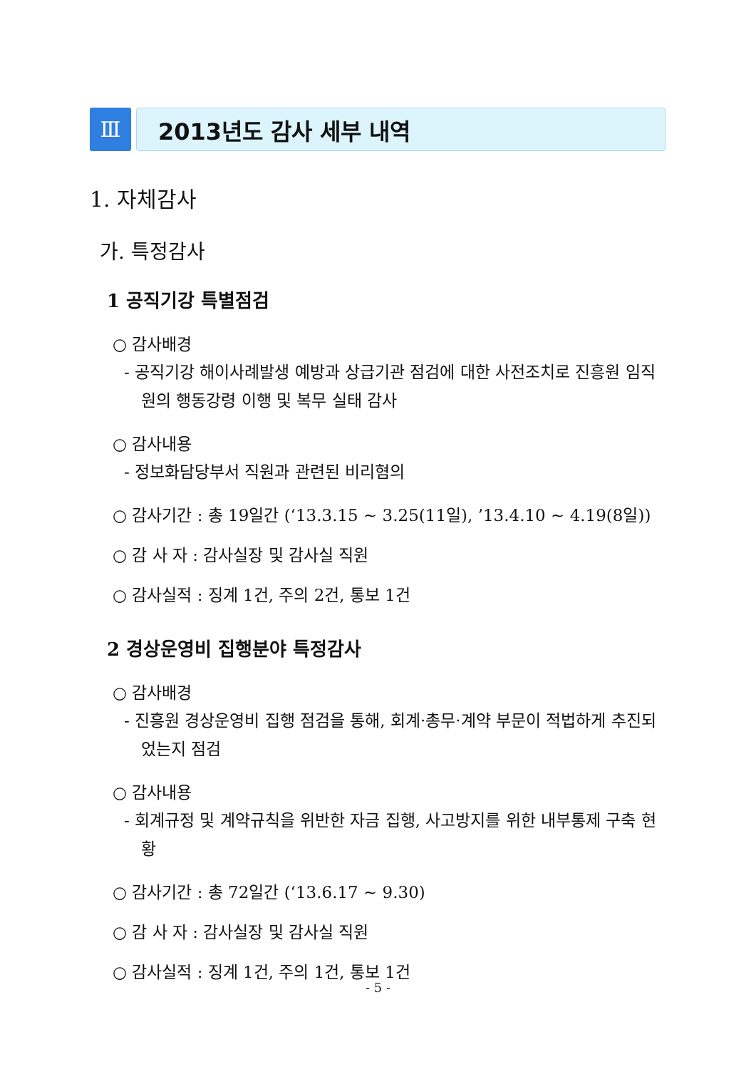Ⅲ
2013년도 감사 세부 내역
1. 자체감사
가. 특정감사
1 공직기강 특별점검
○ 감사배경
- 공직기강 해이사례발생 예방과 상급기관 점검에 대한 사전조치로 진흥원 임직원의 행동강령 이행 및 복무 실태 감사
○ 감사내용
- 정보화담당부서 직원과 관련된 비리혐의
○ 감사기간 : 총 19일간 (‘13.3.15 ~ 3.25(11일), ’13.4.10 ~ 4.19(8일))
○ 감 사 자 : 감사실장 및 감사실 직원
○ 감사실적 : 징계 1건, 주의 2건, 통보 1건
2 경상운영비 집행분야 특정감사
○ 감사배경
- 진흥원 경상운영비 집행 점검을 통해, 회계·총무·계약 부문이 적법하게 추진되었는지 점검
○ 감사내용
- 회계규정 및 계약규칙을 위반한 자금 집행, 사고방지를 위한 내부통제 구축 현황
○ 감사기간 : 총 72일간 (‘13.6.17 ~ 9.30)
○ 감 사 자 : 감사실장 및 감사실 직원
○ 감사실적 : 징계 1건, 주의 1건, 통보 1건
- 5 -